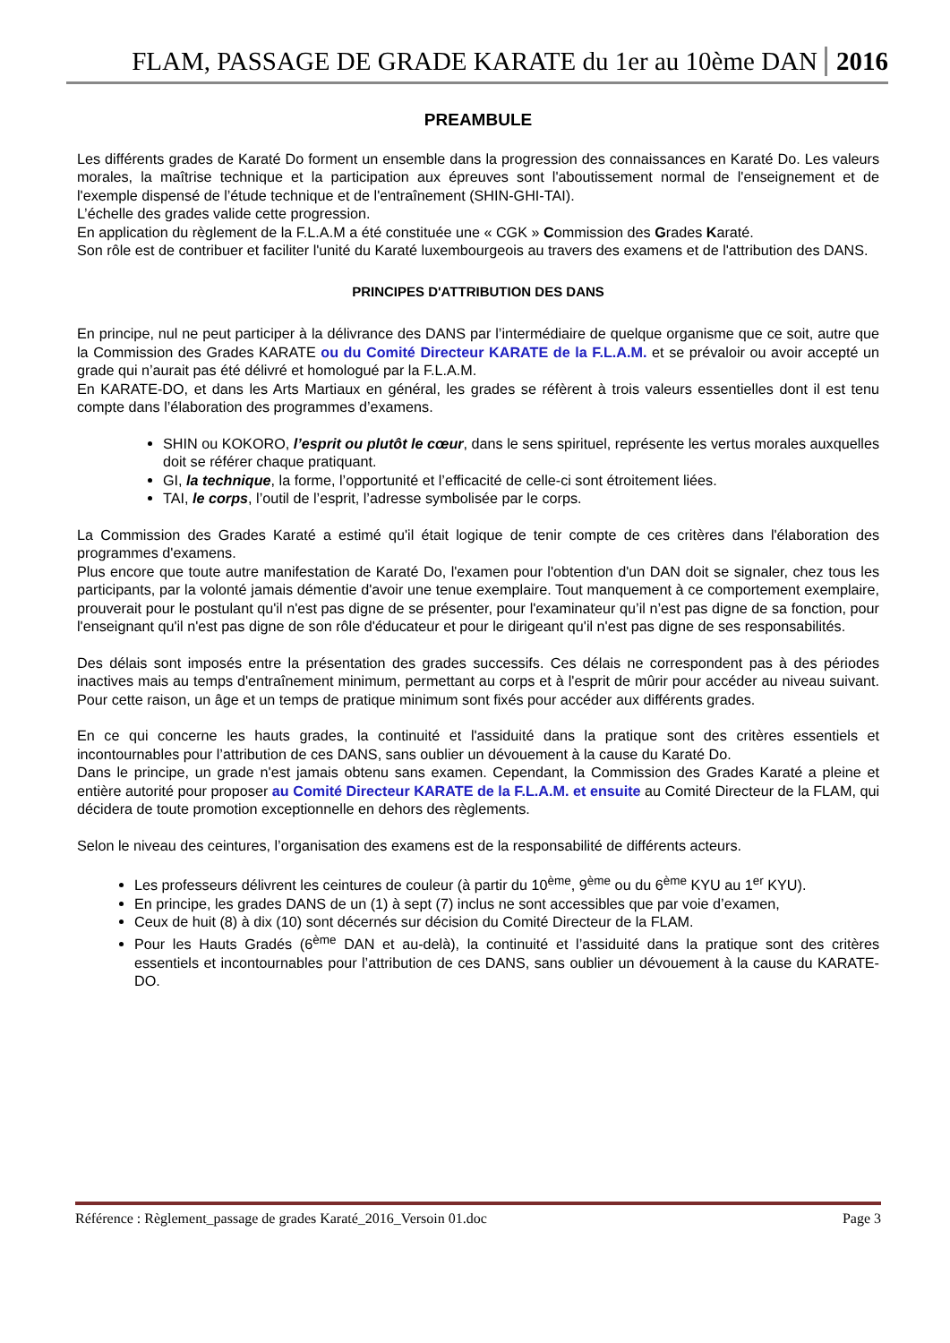FLAM, PASSAGE DE GRADE KARATE du 1er au 10ème DAN 2016
PREAMBULE
Les différents grades de Karaté Do forment un ensemble dans la progression des connaissances en Karaté Do. Les valeurs morales, la maîtrise technique et la participation aux épreuves sont l'aboutissement normal de l'enseignement et de l'exemple dispensé de l’étude technique et de l'entraînement (SHIN-GHI-TAI).
L’échelle des grades valide cette progression.
En application du règlement de la F.L.A.M a été constituée une « CGK » Commission des Grades Karaté.
Son rôle est de contribuer et faciliter l'unité du Karaté luxembourgeois au travers des examens et de l'attribution des DANS.
PRINCIPES D'ATTRIBUTION DES DANS
En principe, nul ne peut participer à la délivrance des DANS par l’intermédiaire de quelque organisme que ce soit, autre que la Commission des Grades KARATE ou du Comité Directeur KARATE de la F.L.A.M. et se prévaloir ou avoir accepté un grade qui n’aurait pas été délivré et homologué par la F.L.A.M.
En KARATE-DO, et dans les Arts Martiaux en général, les grades se réfèrent à trois valeurs essentielles dont il est tenu compte dans l’élaboration des programmes d’examens.
SHIN ou KOKORO, l’esprit ou plutôt le cœur, dans le sens spirituel, représente les vertus morales auxquelles doit se référer chaque pratiquant.
GI, la technique, la forme, l’opportunité et l’efficacité de celle-ci sont étroitement liées.
TAI, le corps, l’outil de l’esprit, l’adresse symbolisée par le corps.
La Commission des Grades Karaté a estimé qu'il était logique de tenir compte de ces critères dans l'élaboration des programmes d'examens.
Plus encore que toute autre manifestation de Karaté Do, l'examen pour l'obtention d'un DAN doit se signaler, chez tous les participants, par la volonté jamais démentie d'avoir une tenue exemplaire. Tout manquement à ce comportement exemplaire, prouverait pour le postulant qu'il n'est pas digne de se présenter, pour l'examinateur qu’il n’est pas digne de sa fonction, pour l'enseignant qu'il n'est pas digne de son rôle d'éducateur et pour le dirigeant qu'il n'est pas digne de ses responsabilités.
Des délais sont imposés entre la présentation des grades successifs. Ces délais ne correspondent pas à des périodes inactives mais au temps d'entraînement minimum, permettant au corps et à l'esprit de mûrir pour accéder au niveau suivant. Pour cette raison, un âge et un temps de pratique minimum sont fixés pour accéder aux différents grades.
En ce qui concerne les hauts grades, la continuité et l'assiduité dans la pratique sont des critères essentiels et incontournables pour l’attribution de ces DANS, sans oublier un dévouement à la cause du Karaté Do.
Dans le principe, un grade n'est jamais obtenu sans examen. Cependant, la Commission des Grades Karaté a pleine et entière autorité pour proposer au Comité Directeur KARATE de la F.L.A.M. et ensuite au Comité Directeur de la FLAM, qui décidera de toute promotion exceptionnelle en dehors des règlements.
Selon le niveau des ceintures, l’organisation des examens est de la responsabilité de différents acteurs.
Les professeurs délivrent les ceintures de couleur (à partir du 10<sup>ème</sup>, 9<sup>ème</sup> ou du 6<sup>ème</sup> KYU au 1<sup>er</sup> KYU).
En principe, les grades DANS de un (1) à sept (7) inclus ne sont accessibles que par voie d’examen,
Ceux de huit (8) à dix (10) sont décernés sur décision du Comité Directeur de la FLAM.
Pour les Hauts Gradés (6<sup>ème</sup> DAN et au-delà), la continuité et l’assiduité dans la pratique sont des critères essentiels et incontournables pour l’attribution de ces DANS, sans oublier un dévouement à la cause du KARATE-DO.
Référence : Règlement_passage de grades Karaté_2016_Versoin 01.doc Page 3